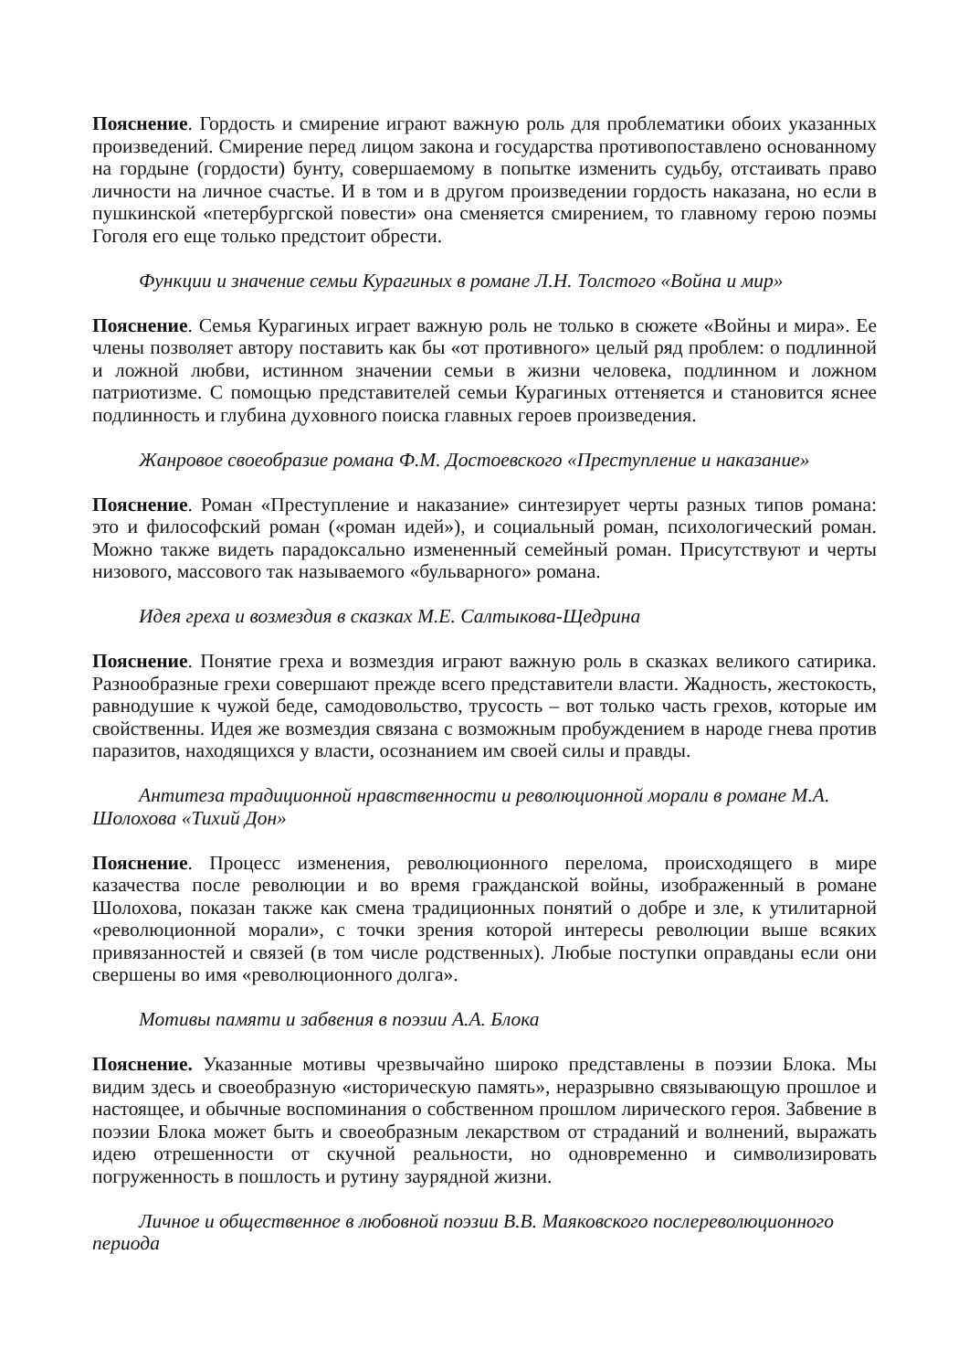Пояснение. Гордость и смирение играют важную роль для проблематики обоих указанных произведений. Смирение перед лицом закона и государства противопоставлено основанному на гордыне (гордости) бунту, совершаемому в попытке изменить судьбу, отстаивать право личности на личное счастье. И в том и в другом произведении гордость наказана, но если в пушкинской «петербургской повести» она сменяется смирением, то главному герою поэмы Гоголя его еще только предстоит обрести.
Функции и значение семьи Курагиных в романе Л.Н. Толстого «Война и мир»
Пояснение. Семья Курагиных играет важную роль не только в сюжете «Войны и мира». Ее члены позволяет автору поставить как бы «от противного» целый ряд проблем: о подлинной и ложной любви, истинном значении семьи в жизни человека, подлинном и ложном патриотизме. С помощью представителей семьи Курагиных оттеняется и становится яснее подлинность и глубина духовного поиска главных героев произведения.
Жанровое своеобразие романа Ф.М. Достоевского «Преступление и наказание»
Пояснение. Роман «Преступление и наказание» синтезирует черты разных типов романа: это и философский роман («роман идей»), и социальный роман, психологический роман. Можно также видеть парадоксально измененный семейный роман. Присутствуют и черты низового, массового так называемого «бульварного» романа.
Идея греха и возмездия в сказках М.Е. Салтыкова-Щедрина
Пояснение. Понятие греха и возмездия играют важную роль в сказках великого сатирика. Разнообразные грехи совершают прежде всего представители власти. Жадность, жестокость, равнодушие к чужой беде, самодовольство, трусость – вот только часть грехов, которые им свойственны. Идея же возмездия связана с возможным пробуждением в народе гнева против паразитов, находящихся у власти, осознанием им своей силы и правды.
Антитеза традиционной нравственности и революционной морали в романе М.А. Шолохова «Тихий Дон»
Пояснение. Процесс изменения, революционного перелома, происходящего в мире казачества после революции и во время гражданской войны, изображенный в романе Шолохова, показан также как смена традиционных понятий о добре и зле, к утилитарной «революционной морали», с точки зрения которой интересы революции выше всяких привязанностей и связей (в том числе родственных). Любые поступки оправданы если они свершены во имя «революционного долга».
Мотивы памяти и забвения в поэзии А.А. Блока
Пояснение. Указанные мотивы чрезвычайно широко представлены в поэзии Блока. Мы видим здесь и своеобразную «историческую память», неразрывно связывающую прошлое и настоящее, и обычные воспоминания о собственном прошлом лирического героя. Забвение в поэзии Блока может быть и своеобразным лекарством от страданий и волнений, выражать идею отрешенности от скучной реальности, но одновременно и символизировать погруженность в пошлость и рутину заурядной жизни.
Личное и общественное в любовной поэзии В.В. Маяковского послереволюционного периода